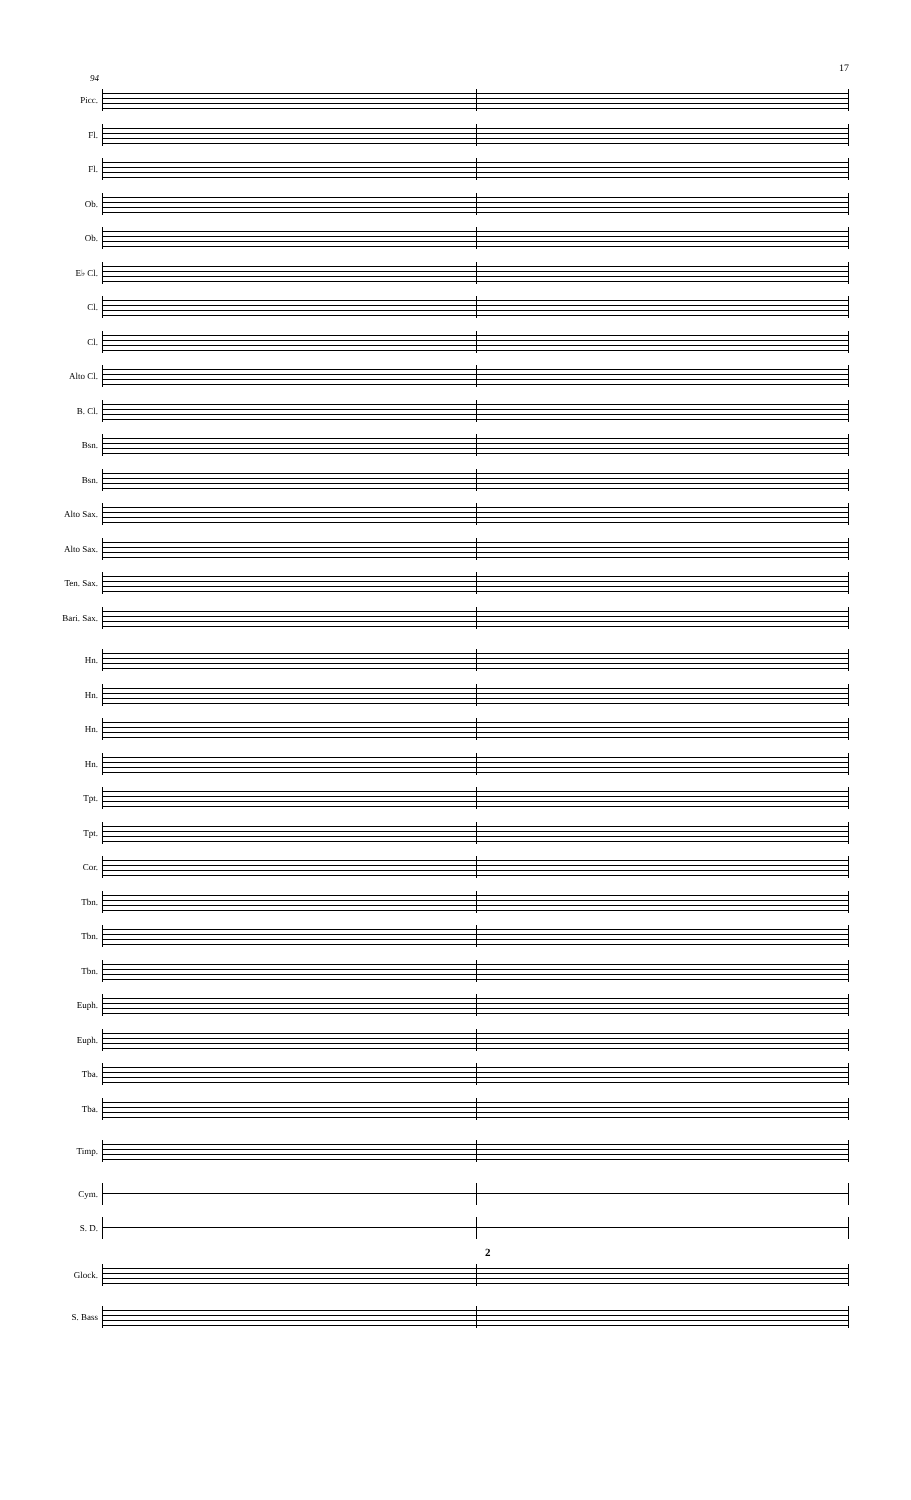17
94
Picc.
Fl.
Fl.
Ob.
Ob.
E♭ Cl.
Cl.
Cl.
Alto Cl.
B. Cl.
Bsn.
Bsn.
Alto Sax.
Alto Sax.
Ten. Sax.
Bari. Sax.
Hn.
Hn.
Hn.
Hn.
Tpt.
Tpt.
Cor.
Tbn.
Tbn.
Tbn.
Euph.
Euph.
Tba.
Tba.
Timp.
Cym.
S. D.
2
Glock.
S. Bass